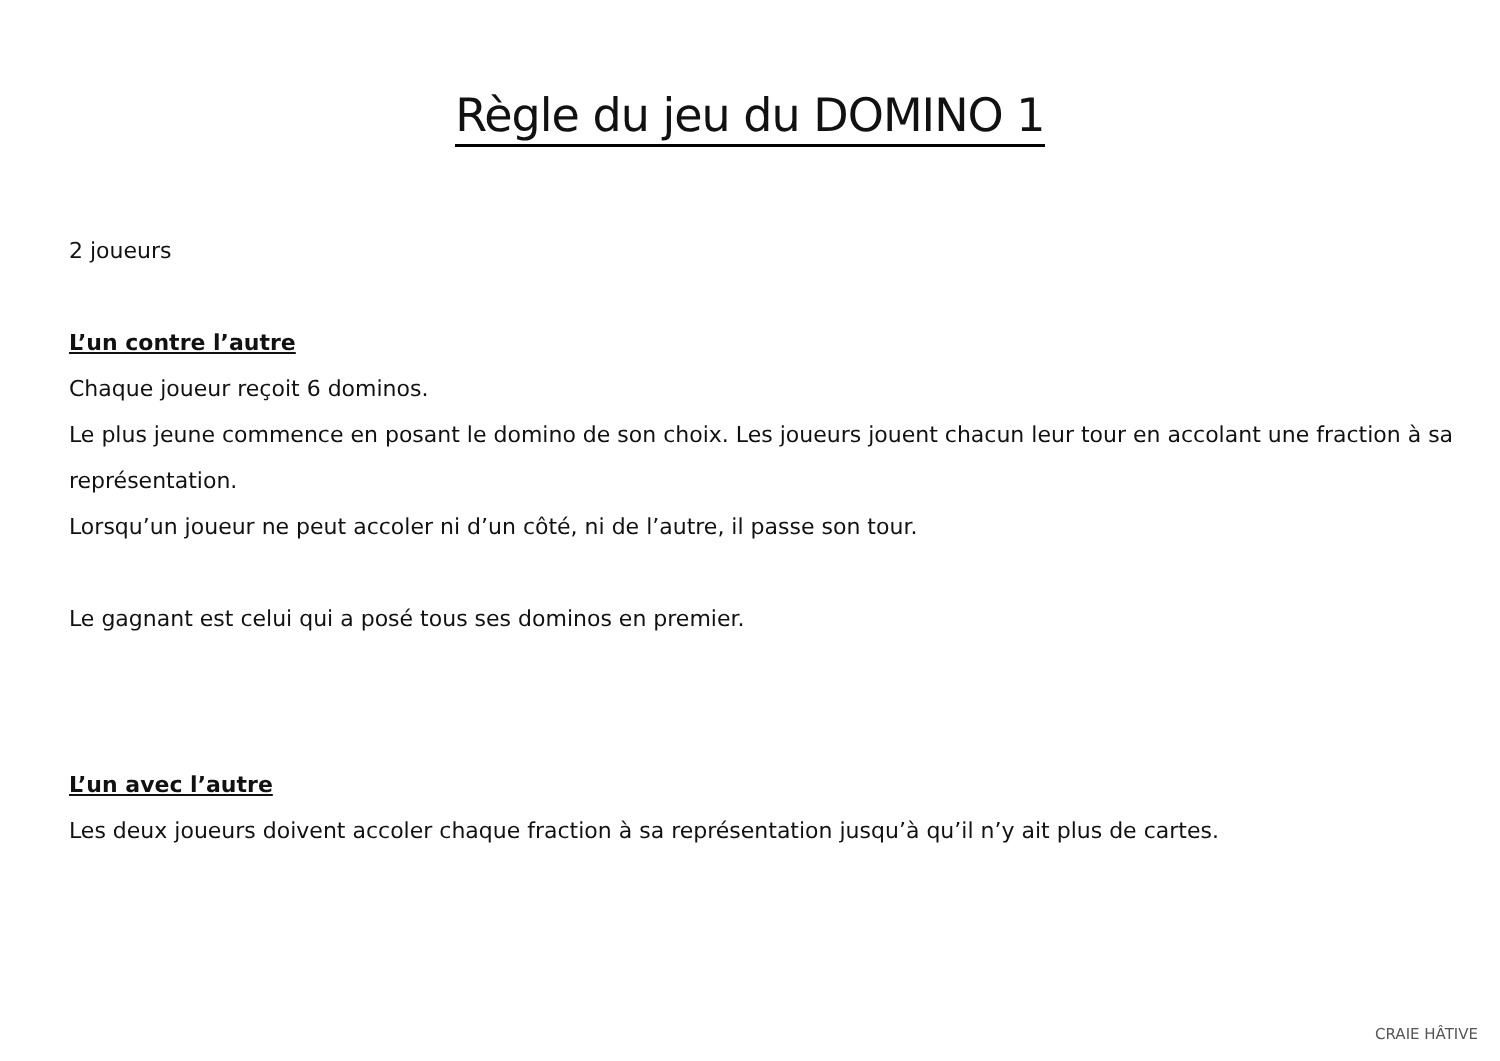Règle du jeu du DOMINO 1
2 joueurs
L’un contre l’autre
Chaque joueur reçoit 6 dominos.
Le plus jeune commence en posant le domino de son choix. Les joueurs jouent chacun leur tour en accolant une fraction à sa représentation.
Lorsqu’un joueur ne peut accoler ni d’un côté, ni de l’autre, il passe son tour.
Le gagnant est celui qui a posé tous ses dominos en premier.
L’un avec l’autre
Les deux joueurs doivent accoler chaque fraction à sa représentation jusqu’à qu’il n’y ait plus de cartes.
CRAIE HÂTIVE